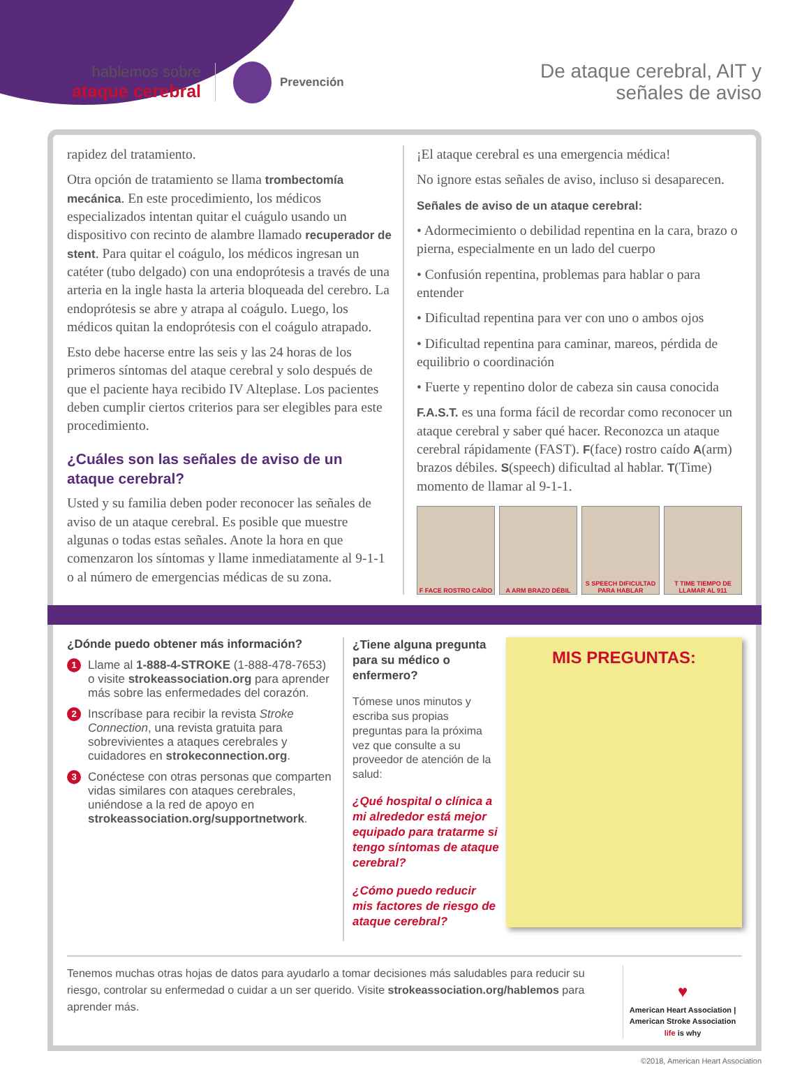hablemos sobre
ataque cerebral
Prevención
De ataque cerebral, AIT y
señales de aviso
rapidez del tratamiento.
Otra opción de tratamiento se llama trombectomía mecánica. En este procedimiento, los médicos especializados intentan quitar el cuágulo usando un dispositivo con recinto de alambre llamado recuperador de stent. Para quitar el coágulo, los médicos ingresan un catéter (tubo delgado) con una endoprótesis a través de una arteria en la ingle hasta la arteria bloqueada del cerebro. La endoprótesis se abre y atrapa al coágulo. Luego, los médicos quitan la endoprótesis con el coágulo atrapado.
Esto debe hacerse entre las seis y las 24 horas de los primeros síntomas del ataque cerebral y solo después de que el paciente haya recibido IV Alteplase. Los pacientes deben cumplir ciertos criterios para ser elegibles para este procedimiento.
¿Cuáles son las señales de aviso de un ataque cerebral?
Usted y su familia deben poder reconocer las señales de aviso de un ataque cerebral. Es posible que muestre algunas o todas estas señales. Anote la hora en que comenzaron los síntomas y llame inmediatamente al 9-1-1 o al número de emergencias médicas de su zona.
¡El ataque cerebral es una emergencia médica!
No ignore estas señales de aviso, incluso si desaparecen.
Señales de aviso de un ataque cerebral:
• Adormecimiento o debilidad repentina en la cara, brazo o pierna, especialmente en un lado del cuerpo
• Confusión repentina, problemas para hablar o para entender
• Dificultad repentina para ver con uno o ambos ojos
• Dificultad repentina para caminar, mareos, pérdida de equilibrio o coordinación
• Fuerte y repentino dolor de cabeza sin causa conocida
F.A.S.T. es una forma fácil de recordar como reconocer un ataque cerebral y saber qué hacer. Reconozca un ataque cerebral rápidamente (FAST). F(face) rostro caído A(arm) brazos débiles. S(speech) dificultad al hablar. T(Time) momento de llamar al 9-1-1.
F FACE ROSTRO CAÍDO A ARM BRAZO DÉBIL S SPEECH DIFICULTAD PARA HABLAR
T TIME TIEMPO DE LLAMAR AL 911
¿Dónde puedo obtener más información?
1 Llame al 1-888-4-STROKE (1-888-478-7653) o visite strokeassociation.org para aprender más sobre las enfermedades del corazón.
2 Inscríbase para recibir la revista Stroke Connection, una revista gratuita para sobrevivientes a ataques cerebrales y cuidadores en strokeconnection.org.
3 Conéctese con otras personas que comparten vidas similares con ataques cerebrales, uniéndose a la red de apoyo en strokeassociation.org/supportnetwork.
¿Tiene alguna pregunta para su médico o enfermero?
Tómese unos minutos y escriba sus propias preguntas para la próxima vez que consulte a su proveedor de atención de la salud:
¿Qué hospital o clínica a mi alrededor está mejor equipado para tratarme si tengo síntomas de ataque cerebral?
¿Cómo puedo reducir mis factores de riesgo de ataque cerebral?
MIS PREGUNTAS:
Tenemos muchas otras hojas de datos para ayudarlo a tomar decisiones más saludables para reducir su riesgo, controlar su enfermedad o cuidar a un ser querido. Visite strokeassociation.org/hablemos para aprender más.
♥
American Heart Association | American Stroke Association
life is why
©2018, American Heart Association